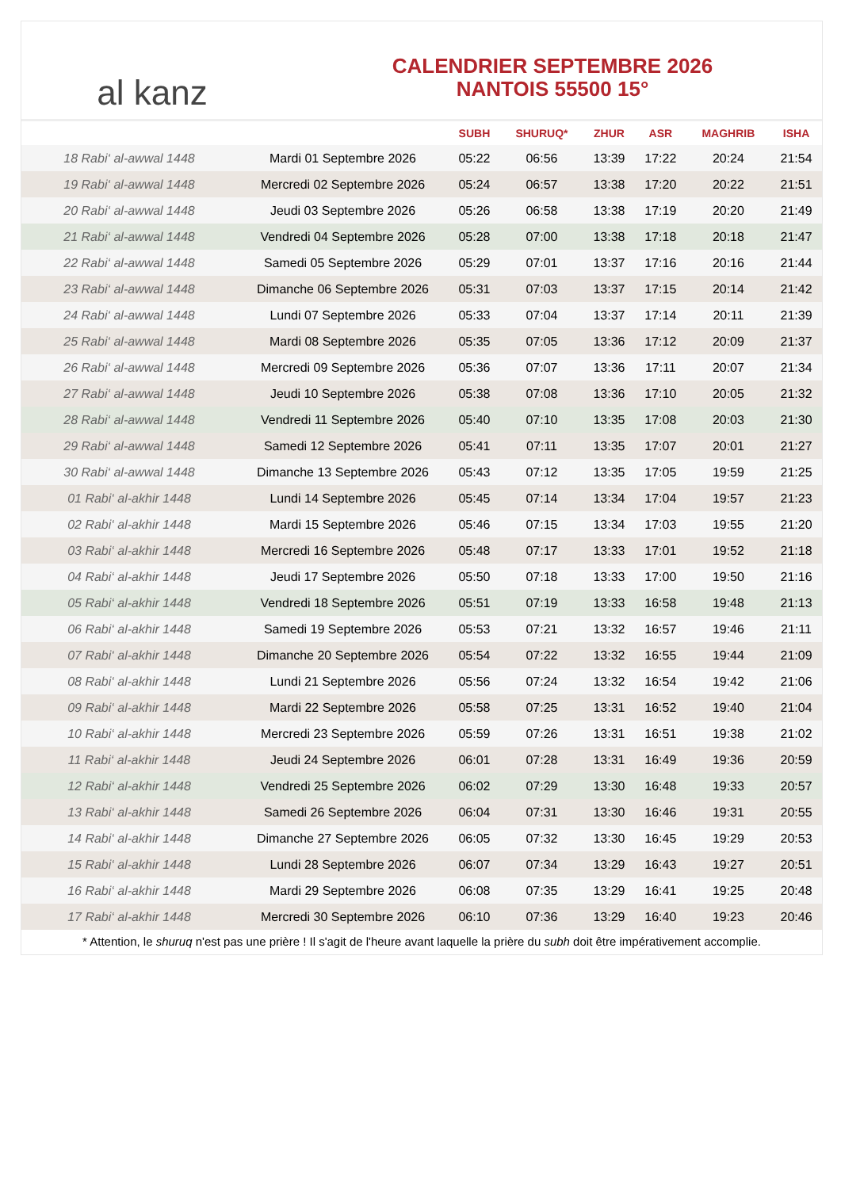al kanz
CALENDRIER SEPTEMBRE 2026
NANTOIS 55500 15°
| | | SUBH | SHURUQ* | ZHUR | ASR | MAGHRIB | ISHA |
| --- | --- | --- | --- | --- | --- | --- | --- |
| 18 Rabi‘ al-awwal 1448 | Mardi 01 Septembre 2026 | 05:22 | 06:56 | 13:39 | 17:22 | 20:24 | 21:54 |
| 19 Rabi‘ al-awwal 1448 | Mercredi 02 Septembre 2026 | 05:24 | 06:57 | 13:38 | 17:20 | 20:22 | 21:51 |
| 20 Rabi‘ al-awwal 1448 | Jeudi 03 Septembre 2026 | 05:26 | 06:58 | 13:38 | 17:19 | 20:20 | 21:49 |
| 21 Rabi‘ al-awwal 1448 | Vendredi 04 Septembre 2026 | 05:28 | 07:00 | 13:38 | 17:18 | 20:18 | 21:47 |
| 22 Rabi‘ al-awwal 1448 | Samedi 05 Septembre 2026 | 05:29 | 07:01 | 13:37 | 17:16 | 20:16 | 21:44 |
| 23 Rabi‘ al-awwal 1448 | Dimanche 06 Septembre 2026 | 05:31 | 07:03 | 13:37 | 17:15 | 20:14 | 21:42 |
| 24 Rabi‘ al-awwal 1448 | Lundi 07 Septembre 2026 | 05:33 | 07:04 | 13:37 | 17:14 | 20:11 | 21:39 |
| 25 Rabi‘ al-awwal 1448 | Mardi 08 Septembre 2026 | 05:35 | 07:05 | 13:36 | 17:12 | 20:09 | 21:37 |
| 26 Rabi‘ al-awwal 1448 | Mercredi 09 Septembre 2026 | 05:36 | 07:07 | 13:36 | 17:11 | 20:07 | 21:34 |
| 27 Rabi‘ al-awwal 1448 | Jeudi 10 Septembre 2026 | 05:38 | 07:08 | 13:36 | 17:10 | 20:05 | 21:32 |
| 28 Rabi‘ al-awwal 1448 | Vendredi 11 Septembre 2026 | 05:40 | 07:10 | 13:35 | 17:08 | 20:03 | 21:30 |
| 29 Rabi‘ al-awwal 1448 | Samedi 12 Septembre 2026 | 05:41 | 07:11 | 13:35 | 17:07 | 20:01 | 21:27 |
| 30 Rabi‘ al-awwal 1448 | Dimanche 13 Septembre 2026 | 05:43 | 07:12 | 13:35 | 17:05 | 19:59 | 21:25 |
| 01 Rabi‘ al-akhir 1448 | Lundi 14 Septembre 2026 | 05:45 | 07:14 | 13:34 | 17:04 | 19:57 | 21:23 |
| 02 Rabi‘ al-akhir 1448 | Mardi 15 Septembre 2026 | 05:46 | 07:15 | 13:34 | 17:03 | 19:55 | 21:20 |
| 03 Rabi‘ al-akhir 1448 | Mercredi 16 Septembre 2026 | 05:48 | 07:17 | 13:33 | 17:01 | 19:52 | 21:18 |
| 04 Rabi‘ al-akhir 1448 | Jeudi 17 Septembre 2026 | 05:50 | 07:18 | 13:33 | 17:00 | 19:50 | 21:16 |
| 05 Rabi‘ al-akhir 1448 | Vendredi 18 Septembre 2026 | 05:51 | 07:19 | 13:33 | 16:58 | 19:48 | 21:13 |
| 06 Rabi‘ al-akhir 1448 | Samedi 19 Septembre 2026 | 05:53 | 07:21 | 13:32 | 16:57 | 19:46 | 21:11 |
| 07 Rabi‘ al-akhir 1448 | Dimanche 20 Septembre 2026 | 05:54 | 07:22 | 13:32 | 16:55 | 19:44 | 21:09 |
| 08 Rabi‘ al-akhir 1448 | Lundi 21 Septembre 2026 | 05:56 | 07:24 | 13:32 | 16:54 | 19:42 | 21:06 |
| 09 Rabi‘ al-akhir 1448 | Mardi 22 Septembre 2026 | 05:58 | 07:25 | 13:31 | 16:52 | 19:40 | 21:04 |
| 10 Rabi‘ al-akhir 1448 | Mercredi 23 Septembre 2026 | 05:59 | 07:26 | 13:31 | 16:51 | 19:38 | 21:02 |
| 11 Rabi‘ al-akhir 1448 | Jeudi 24 Septembre 2026 | 06:01 | 07:28 | 13:31 | 16:49 | 19:36 | 20:59 |
| 12 Rabi‘ al-akhir 1448 | Vendredi 25 Septembre 2026 | 06:02 | 07:29 | 13:30 | 16:48 | 19:33 | 20:57 |
| 13 Rabi‘ al-akhir 1448 | Samedi 26 Septembre 2026 | 06:04 | 07:31 | 13:30 | 16:46 | 19:31 | 20:55 |
| 14 Rabi‘ al-akhir 1448 | Dimanche 27 Septembre 2026 | 06:05 | 07:32 | 13:30 | 16:45 | 19:29 | 20:53 |
| 15 Rabi‘ al-akhir 1448 | Lundi 28 Septembre 2026 | 06:07 | 07:34 | 13:29 | 16:43 | 19:27 | 20:51 |
| 16 Rabi‘ al-akhir 1448 | Mardi 29 Septembre 2026 | 06:08 | 07:35 | 13:29 | 16:41 | 19:25 | 20:48 |
| 17 Rabi‘ al-akhir 1448 | Mercredi 30 Septembre 2026 | 06:10 | 07:36 | 13:29 | 16:40 | 19:23 | 20:46 |
* Attention, le shuruq n'est pas une prière ! Il s'agit de l'heure avant laquelle la prière du subh doit être impérativement accomplie.